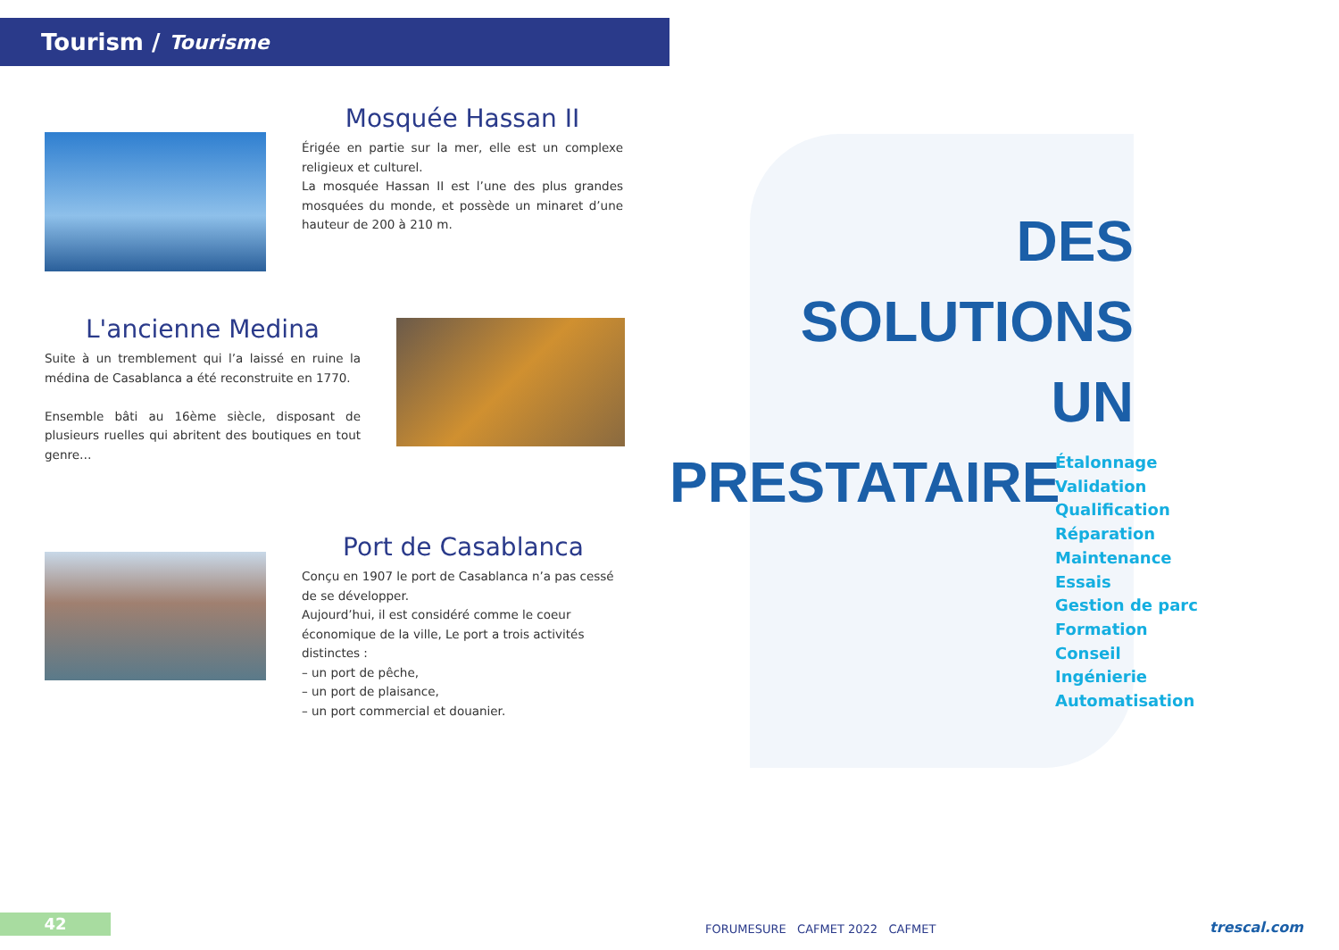Tourism / Tourisme
Mosquée Hassan II
Érigée en partie sur la mer, elle est un complexe religieux et culturel.
La mosquée Hassan II est l’une des plus grandes mosquées du monde, et possède un minaret d’une hauteur de 200 à 210 m.
L'ancienne Medina
Suite à un tremblement qui l’a laissé en ruine la médina de Casablanca a été reconstruite en 1770.
Ensemble bâti au 16ème siècle, disposant de plusieurs ruelles qui abritent des boutiques en tout genre…
Port de Casablanca
Conçu en 1907 le port de Casablanca n’a pas cessé de se développer.
Aujourd’hui, il est considéré comme le coeur économique de la ville, Le port a trois activités distinctes :
– un port de pêche,
– un port de plaisance,
– un port commercial et douanier.
42
DES
SOLUTIONS
UN
PRESTATAIRE
Étalonnage
Validation
Qualification
Réparation
Maintenance
Essais
Gestion de parc
Formation
Conseil
Ingénierie
Automatisation
FORUMESURE CAFMET 2022 CAFMET
trescal.com